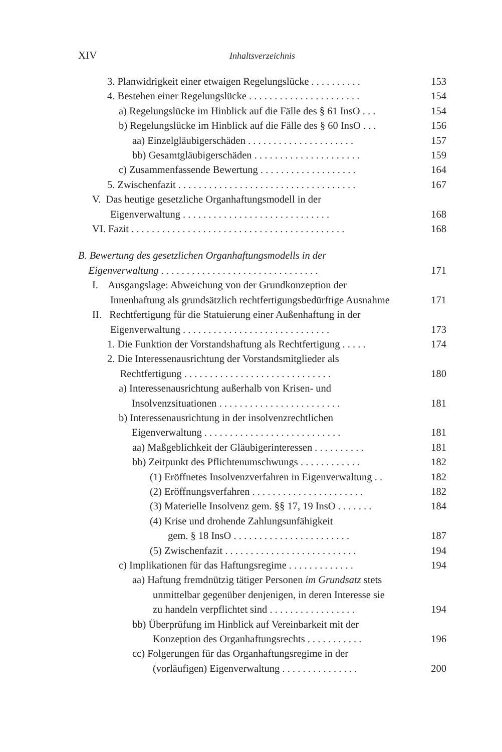XIV Inhaltsverzeichnis
3. Planwidrigkeit einer etwaigen Regelungslücke . . . . . . . . . . 153
4. Bestehen einer Regelungslücke . . . . . . . . . . . . . . . . . . . . . . 154
a) Regelungslücke im Hinblick auf die Fälle des § 61 InsO . . . 154
b) Regelungslücke im Hinblick auf die Fälle des § 60 InsO . . . 156
aa) Einzelgläubigerschäden . . . . . . . . . . . . . . . . . . . . . 157
bb) Gesamtgläubigerschäden . . . . . . . . . . . . . . . . . . . . . 159
c) Zusammenfassende Bewertung . . . . . . . . . . . . . . . . . . . 164
5. Zwischenfazit . . . . . . . . . . . . . . . . . . . . . . . . . . . . . . . . . . . 167
V. Das heutige gesetzliche Organhaftungsmodell in der
Eigenverwaltung . . . . . . . . . . . . . . . . . . . . . . . . . . . . .
168
VI. Fazit . . . . . . . . . . . . . . . . . . . . . . . . . . . . . . . . . . . . . . . . . . 168
B. Bewertung des gesetzlichen Organhaftungsmodells in der
Eigenverwaltung . . . . . . . . . . . . . . . . . . . . . . . . . . . . . . .
171
I. Ausgangslage: Abweichung von der Grundkonzeption der
Innenhaftung als grundsätzlich rechtfertigungsbedürftige Ausnahme
171
II. Rechtfertigung für die Statuierung einer Außenhaftung in der
Eigenverwaltung . . . . . . . . . . . . . . . . . . . . . . . . . . . . .
173
1. Die Funktion der Vorstandshaftung als Rechtfertigung . . . . . 174
2. Die Interessenausrichtung der Vorstandsmitglieder als
Rechtfertigung . . . . . . . . . . . . . . . . . . . . . . . . . . . . .
180
a) Interessenausrichtung außerhalb von Krisen- und
Insolvenzsituationen . . . . . . . . . . . . . . . . . . . . . . . .
181
b) Interessenausrichtung in der insolvenzrechtlichen
Eigenverwaltung . . . . . . . . . . . . . . . . . . . . . . . . . . .
181
aa) Maßgeblichkeit der Gläubigerinteressen . . . . . . . . . . 181
bb) Zeitpunkt des Pflichtenumschwungs . . . . . . . . . . . . 182
(1) Eröffnetes Insolvenzverfahren in Eigenverwaltung . . 182
(2) Eröffnungsverfahren . . . . . . . . . . . . . . . . . . . . . . 182
(3) Materielle Insolvenz gem. §§ 17, 19 InsO . . . . . . . 184
(4) Krise und drohende Zahlungsunfähigkeit
gem. § 18 InsO . . . . . . . . . . . . . . . . . . . . . . .
187
(5) Zwischenfazit . . . . . . . . . . . . . . . . . . . . . . . . . . 194
c) Implikationen für das Haftungsregime . . . . . . . . . . . . . 194
aa) Haftung fremdnützig tätiger Personen im Grundsatz stets
unmittelbar gegenüber denjenigen, in deren Interesse sie
zu handeln verpflichtet sind . . . . . . . . . . . . . . . . .
194
bb) Überprüfung im Hinblick auf Vereinbarkeit mit der
Konzeption des Organhaftungsrechts . . . . . . . . . . .
196
cc) Folgerungen für das Organhaftungsregime in der
(vorläufigen) Eigenverwaltung . . . . . . . . . . . . . . .
200